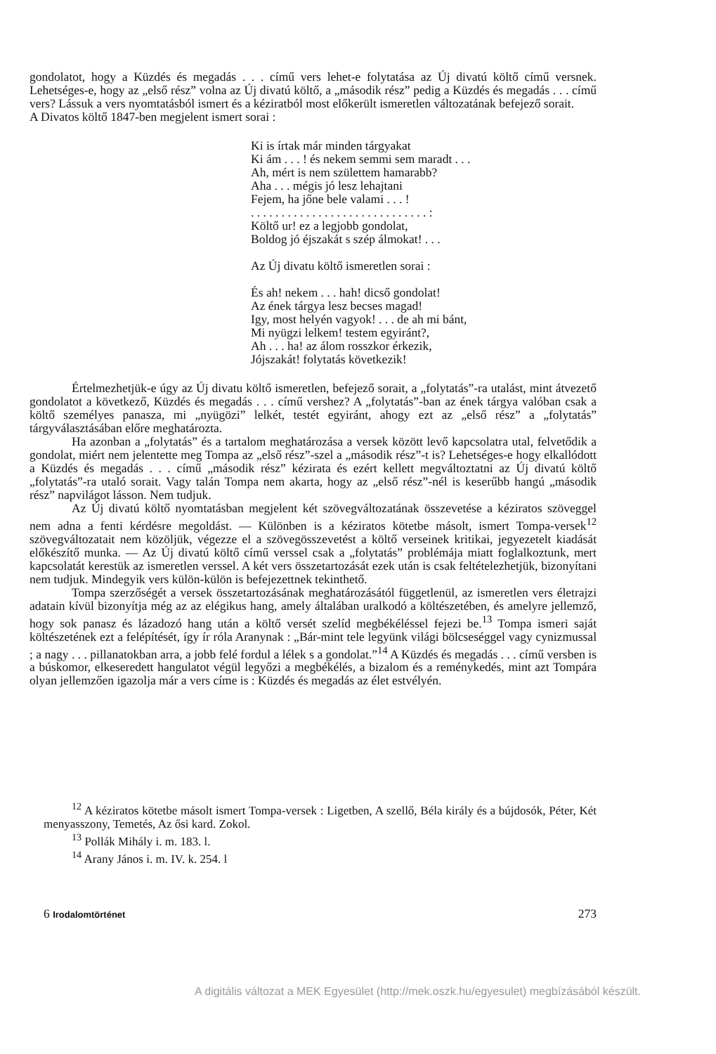gondolatot, hogy a Küzdés és megadás . . . című vers lehet-e folytatása az Új divatú költő című versnek. Lehetséges-e, hogy az „első rész” volna az Új divatú költő, a „második rész” pedig a Küzdés és megadás . . . című vers? Lássuk a vers nyomtatásból ismert és a kéziratból most előkerült ismeretlen változatának befejező sorait.
A Divatos költő 1847-ben megjelent ismert sorai :
Ki is írtak már minden tárgyakat
Ki ám . . . ! és nekem semmi sem maradt . . .
Ah, mért is nem születtem hamarabb?
Aha . . . mégis jó lesz lehajtani
Fejem, ha jőne bele valami . . . !
. . . . . . . . . . . . . . . . . . . . . . . . . . . . . :
Költő ur! ez a legjobb gondolat,
Boldog jó éjszakát s szép álmokat! . . .
Az Új divatu költő ismeretlen sorai :
És ah! nekem . . . hah! dicső gondolat!
Az ének tárgya lesz becses magad!
Igy, most helyén vagyok! . . . de ah mi bánt,
Mi nyügzi lelkem! testem egyiránt?,
Ah . . . ha! az álom rosszkor érkezik,
Jójszakát! folytatás következik!
Értelmezhetjük-e úgy az Új divatu költő ismeretlen, befejező sorait, a „folytatás”-ra utalást, mint átvezető gondolatot a következő, Küzdés és megadás . . . című vershez? A „folytatás”-ban az ének tárgya valóban csak a költő személyes panasza, mi „nyügözi” lelkét, testét egyiránt, ahogy ezt az „első rész” a „folytatás” tárgyválasztásában előre meghatározta.
Ha azonban a „folytatás” és a tartalom meghatározása a versek között levő kapcsolatra utal, felvetődik a gondolat, miért nem jelentette meg Tompa az „első rész”-szel a „második rész”-t is? Lehetséges-e hogy elkallódott a Küzdés és megadás . . . című „második rész” kézirata és ezért kellett megváltoztatni az Új divatú költő „folytatás”-ra utaló sorait. Vagy talán Tompa nem akarta, hogy az „első rész”-nél is keserűbb hangú „második rész” napvilágot lásson. Nem tudjuk.
Az Új divatú költő nyomtatásban megjelent két szövegváltozatának összevetése a kéziratos szöveggel nem adna a fenti kérdésre megoldást. — Különben is a kéziratos kötetbe másolt, ismert Tompa-versek<sup>12</sup> szövegváltozatait nem közöljük, végezze el a szövegösszevetést a költő verseinek kritikai, jegyezetelt kiadását előkészítő munka. — Az Új divatú költő című verssel csak a „folytatás” problémája miatt foglalkoztunk, mert kapcsolatát kerestük az ismeretlen verssel. A két vers összetartozását ezek után is csak feltételezhetjük, bizonyítani nem tudjuk. Mindegyik vers külön-külön is befejezettnek tekinthető.
Tompa szerzőségét a versek összetartozásának meghatározásától függetlenül, az ismeretlen vers életrajzi adatain kívül bizonyítja még az az elégikus hang, amely általában uralkodó a költészetében, és amelyre jellemző, hogy sok panasz és lázadozó hang után a költő versét szelíd megbékéléssel fejezi be.<sup>13</sup> Tompa ismeri saját költészetének ezt a felépítését, így ír róla Aranynak : „Bár-mint tele legyünk világi bölcseséggel vagy cynizmussal ; a nagy . . . pillanatokban arra, a jobb felé fordul a lélek s a gondolat.”<sup>14</sup> A Küzdés és megadás . . . című versben is a búskomor, elkeseredett hangulatot végül legyőzi a megbékélés, a bizalom és a reménykedés, mint azt Tompára olyan jellemzően igazolja már a vers címe is : Küzdés és megadás az élet estvélyén.
<sup>12</sup> A kéziratos kötetbe másolt ismert Tompa-versek : Ligetben, A szellő, Béla király és a bújdosók, Péter, Két menyasszony, Temetés, Az ősi kard. Zokol.
<sup>13</sup> Pollák Mihály i. m. 183. l.
<sup>14</sup> Arany János i. m. IV. k. 254. l
6 Irodalomtörténet 273
A digitális változat a MEK Egyesület (http://mek.oszk.hu/egyesulet) megbízásából készült.